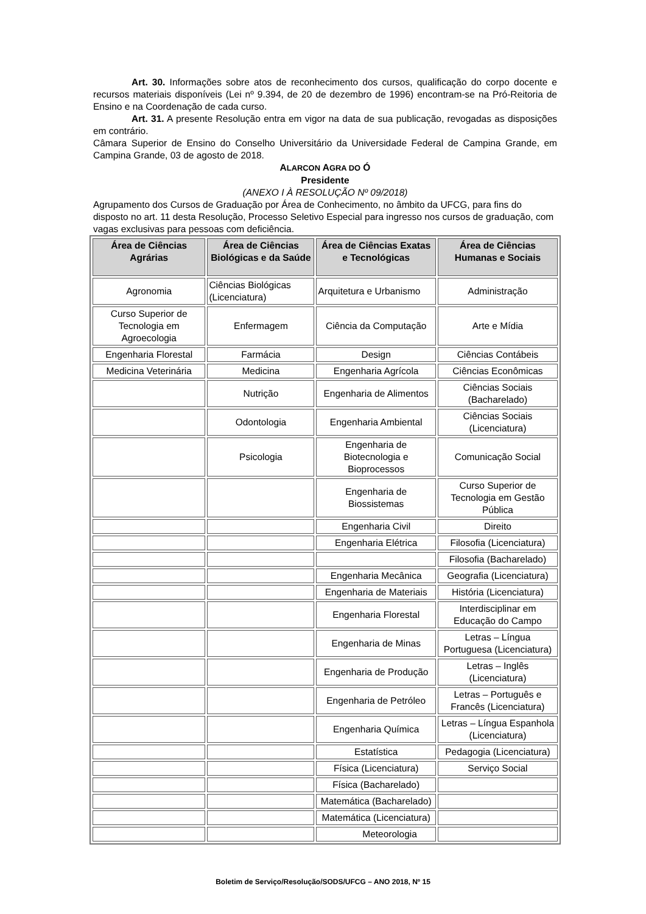Art. 30. Informações sobre atos de reconhecimento dos cursos, qualificação do corpo docente e recursos materiais disponíveis (Lei nº 9.394, de 20 de dezembro de 1996) encontram-se na Pró-Reitoria de Ensino e na Coordenação de cada curso.
Art. 31. A presente Resolução entra em vigor na data de sua publicação, revogadas as disposições em contrário.
Câmara Superior de Ensino do Conselho Universitário da Universidade Federal de Campina Grande, em Campina Grande, 03 de agosto de 2018.
ALARCON AGRA DO Ó
Presidente
(ANEXO I À RESOLUÇÃO Nº 09/2018)
Agrupamento dos Cursos de Graduação por Área de Conhecimento, no âmbito da UFCG, para fins do disposto no art. 11 desta Resolução, Processo Seletivo Especial para ingresso nos cursos de graduação, com vagas exclusivas para pessoas com deficiência.
| Área de Ciências Agrárias | Área de Ciências Biológicas e da Saúde | Área de Ciências Exatas e Tecnológicas | Área de Ciências Humanas e Sociais |
| --- | --- | --- | --- |
| Agronomia | Ciências Biológicas (Licenciatura) | Arquitetura e Urbanismo | Administração |
| Curso Superior de Tecnologia em Agroecologia | Enfermagem | Ciência da Computação | Arte e Mídia |
| Engenharia Florestal | Farmácia | Design | Ciências Contábeis |
| Medicina Veterinária | Medicina | Engenharia Agrícola | Ciências Econômicas |
| | Nutrição | Engenharia de Alimentos | Ciências Sociais (Bacharelado) |
| | Odontologia | Engenharia Ambiental | Ciências Sociais (Licenciatura) |
| | Psicologia | Engenharia de Biotecnologia e Bioprocessos | Comunicação Social |
| | | Engenharia de Biossistemas | Curso Superior de Tecnologia em Gestão Pública |
| | | Engenharia Civil | Direito |
| | | Engenharia Elétrica | Filosofia (Licenciatura) |
| | | | Filosofia (Bacharelado) |
| | | Engenharia Mecânica | Geografia (Licenciatura) |
| | | Engenharia de Materiais | História (Licenciatura) |
| | | Engenharia Florestal | Interdisciplinar em Educação do Campo |
| | | Engenharia de Minas | Letras – Língua Portuguesa (Licenciatura) |
| | | Engenharia de Produção | Letras – Inglês (Licenciatura) |
| | | Engenharia de Petróleo | Letras – Português e Francês (Licenciatura) |
| | | Engenharia Química | Letras – Língua Espanhola (Licenciatura) |
| | | Estatística | Pedagogia (Licenciatura) |
| | | Física (Licenciatura) | Serviço Social |
| | | Física (Bacharelado) | |
| | | Matemática (Bacharelado) | |
| | | Matemática (Licenciatura) | |
| | | Meteorologia | |
Boletim de Serviço/Resolução/SODS/UFCG – ANO 2018, Nº 15